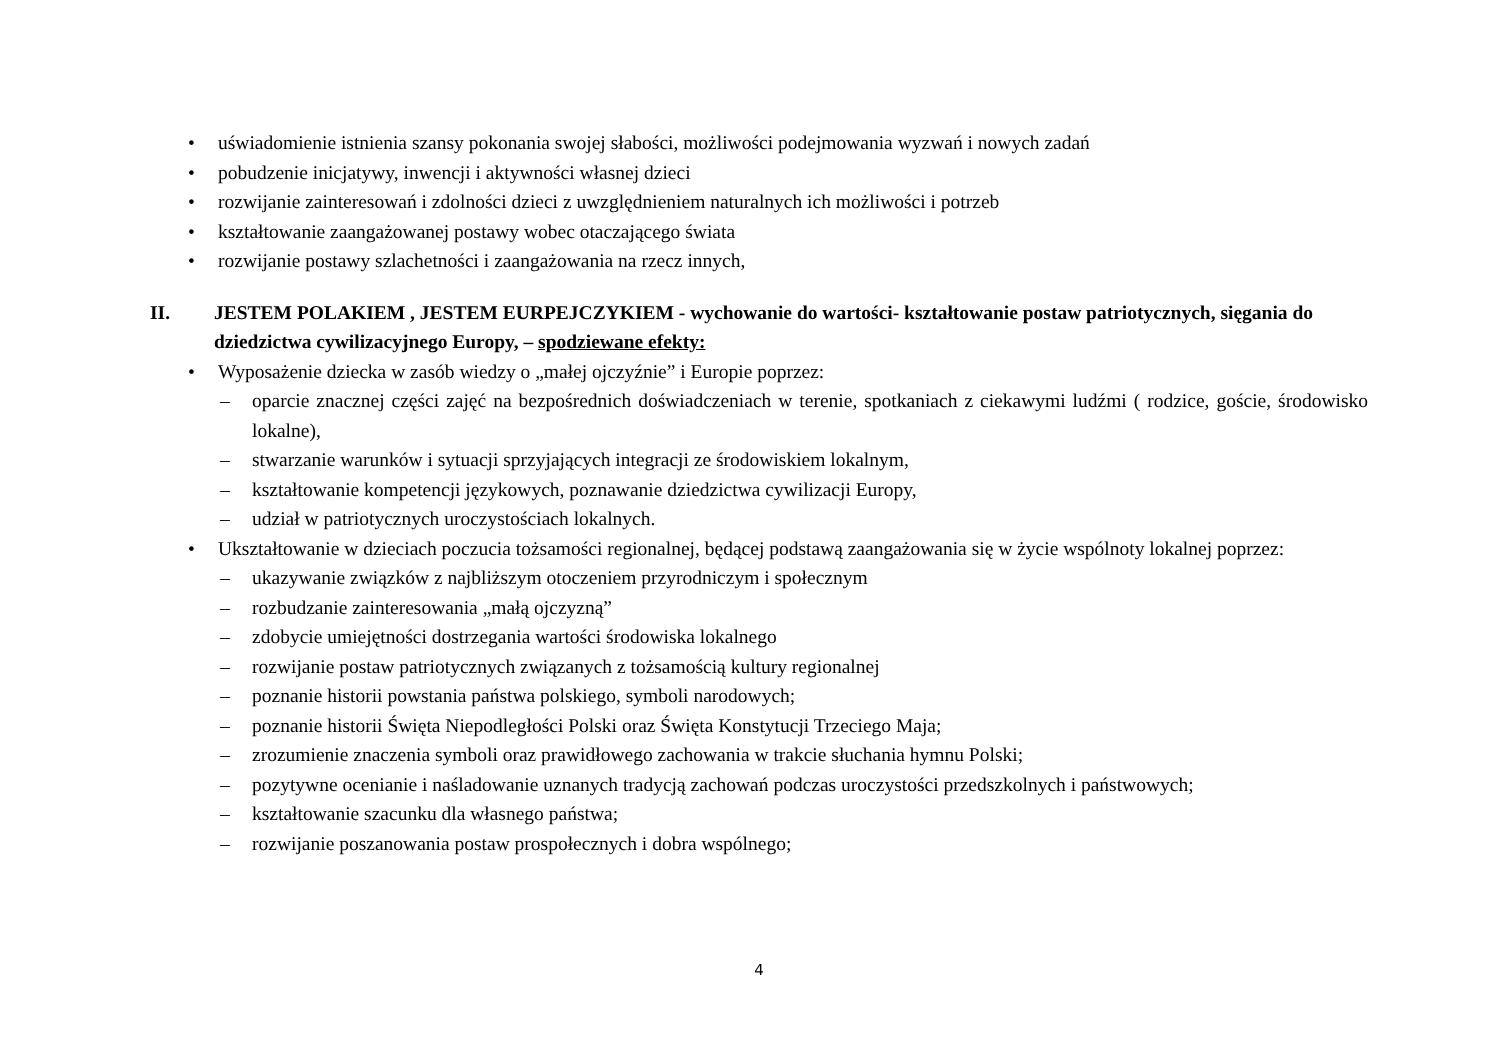• uświadomienie istnienia szansy pokonania swojej słabości, możliwości podejmowania wyzwań i nowych zadań
• pobudzenie inicjatywy, inwencji i aktywności własnej dzieci
• rozwijanie zainteresowań i zdolności dzieci z uwzględnieniem naturalnych ich możliwości i potrzeb
• kształtowanie zaangażowanej postawy wobec otaczającego świata
• rozwijanie postawy szlachetności i zaangażowania na rzecz innych,
II. JESTEM POLAKIEM , JESTEM EURPEJCZYKIEM - wychowanie do wartości- kształtowanie postaw patriotycznych, sięgania do dziedzictwa cywilizacyjnego Europy, – spodziewane efekty:
• Wyposażenie dziecka w zasób wiedzy o „małej ojczyźnie” i Europie poprzez:
– oparcie znacznej części zajęć na bezpośrednich doświadczeniach w terenie, spotkaniach z ciekawymi ludźmi ( rodzice, goście, środowisko lokalne),
– stwarzanie warunków i sytuacji sprzyjających integracji ze środowiskiem lokalnym,
– kształtowanie kompetencji językowych, poznawanie dziedzictwa cywilizacji Europy,
– udział w patriotycznych uroczystościach lokalnych.
• Ukształtowanie w dzieciach poczucia tożsamości regionalnej, będącej podstawą zaangażowania się w życie wspólnoty lokalnej poprzez:
– ukazywanie związków z najbliższym otoczeniem przyrodniczym i społecznym
– rozbudzanie zainteresowania „małą ojczyzną”
– zdobycie umiejętności dostrzegania wartości środowiska lokalnego
– rozwijanie postaw patriotycznych związanych z tożsamością kultury regionalnej
– poznanie historii powstania państwa polskiego, symboli narodowych;
– poznanie historii Święta Niepodległości Polski oraz Święta Konstytucji Trzeciego Maja;
– zrozumienie znaczenia symboli oraz prawidłowego zachowania w trakcie słuchania hymnu Polski;
– pozytywne ocenianie i naśladowanie uznanych tradycją zachowań podczas uroczystości przedszkolnych i państwowych;
– kształtowanie szacunku dla własnego państwa;
– rozwijanie poszanowania postaw prospołecznych i dobra wspólnego;
4